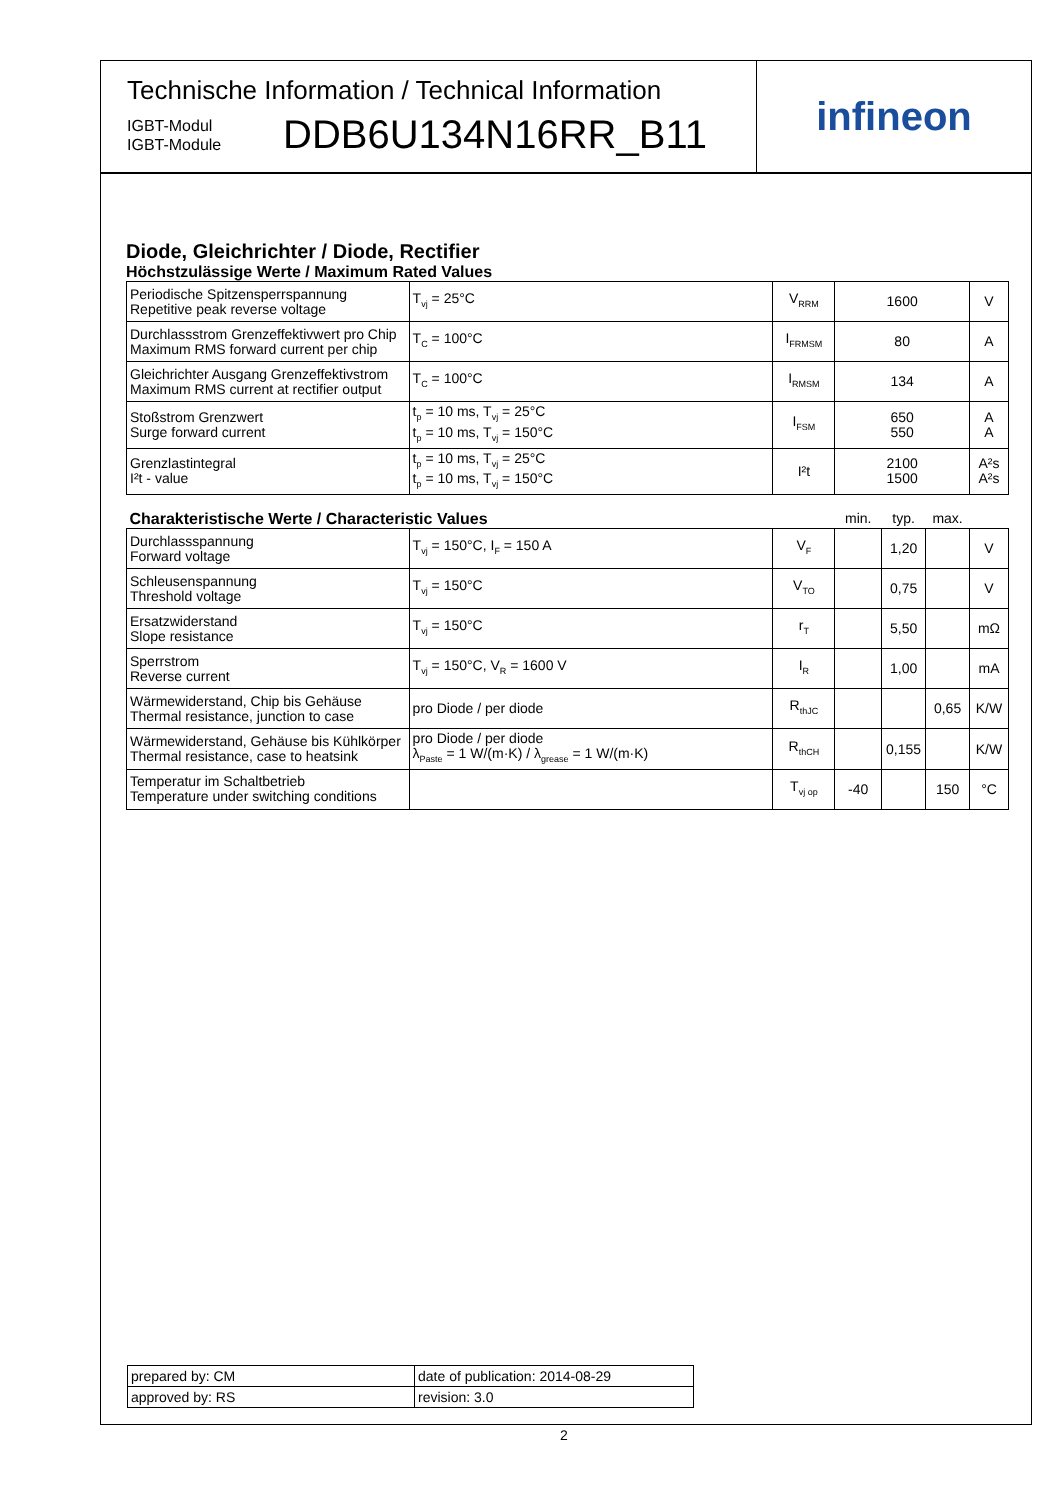Technische Information / Technical Information
IGBT-Modul
IGBT-Module
DDB6U134N16RR_B11
infineon
Diode, Gleichrichter / Diode, Rectifier
Höchstzulässige Werte / Maximum Rated Values
| Periodische Spitzensperrspannung Repetitive peak reverse voltage | T<sub>vj</sub> = 25°C | V<sub>RRM</sub> | 1600 | | | V |
| Durchlassstrom Grenzeffektivwert pro Chip Maximum RMS forward current per chip | T<sub>C</sub> = 100°C | I<sub>FRMSM</sub> | 80 | | | A |
| Gleichrichter Ausgang Grenzeffektivstrom Maximum RMS current at rectifier output | T<sub>C</sub> = 100°C | I<sub>RMSM</sub> | 134 | | | A |
| Stoßstrom Grenzwert Surge forward current | t<sub>p</sub> = 10 ms, T<sub>vj</sub> = 25°C t<sub>p</sub> = 10 ms, T<sub>vj</sub> = 150°C | I<sub>FSM</sub> | 650 550 | | | A A |
| Grenzlastintegral I²t - value | t<sub>p</sub> = 10 ms, T<sub>vj</sub> = 25°C t<sub>p</sub> = 10 ms, T<sub>vj</sub> = 150°C | I²t | 2100 1500 | | | A²s A²s |
| Charakteristische Werte / Characteristic Values | | | min. | typ. | max. | |
| Durchlassspannung Forward voltage | T<sub>vj</sub> = 150°C, I<sub>F</sub> = 150 A | V<sub>F</sub> | | 1,20 | | V |
| Schleusenspannung Threshold voltage | T<sub>vj</sub> = 150°C | V<sub>TO</sub> | | 0,75 | | V |
| Ersatzwiderstand Slope resistance | T<sub>vj</sub> = 150°C | r<sub>T</sub> | | 5,50 | | mΩ |
| Sperrstrom Reverse current | T<sub>vj</sub> = 150°C, V<sub>R</sub> = 1600 V | I<sub>R</sub> | | 1,00 | | mA |
| Wärmewiderstand, Chip bis Gehäuse Thermal resistance, junction to case | pro Diode / per diode | R<sub>thJC</sub> | | | 0,65 | K/W |
| Wärmewiderstand, Gehäuse bis Kühlkörper Thermal resistance, case to heatsink | pro Diode / per diode λ<sub>Paste</sub> = 1 W/(m·K) / λ<sub>grease</sub> = 1 W/(m·K) | R<sub>thCH</sub> | | 0,155 | | K/W |
| Temperatur im Schaltbetrieb Temperature under switching conditions | | T<sub>vj op</sub> | -40 | | 150 | °C |
| prepared by: CM | date of publication: 2014-08-29 |
| approved by: RS | revision: 3.0 |
2